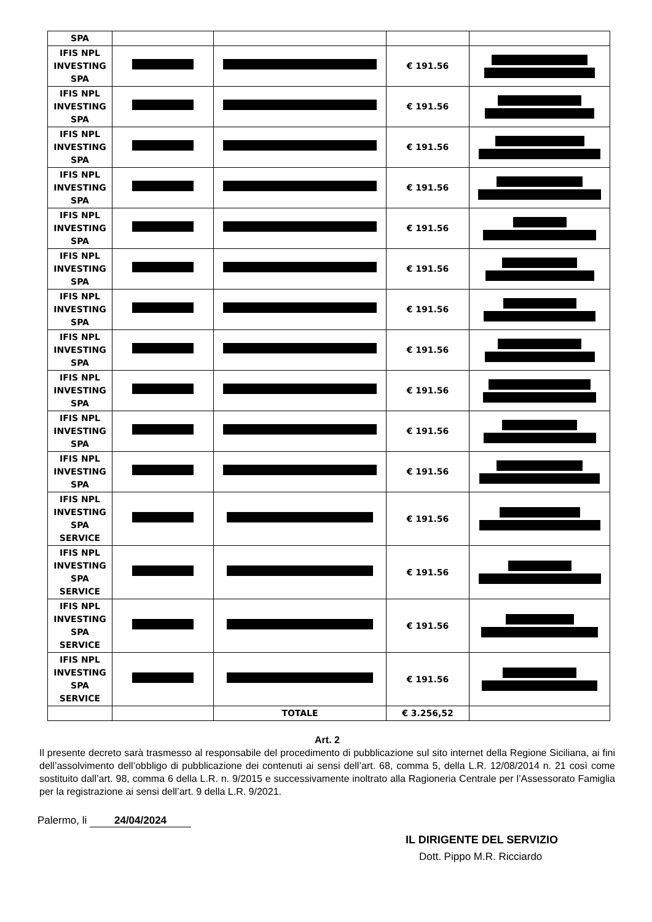| SPA | | | | |
| IFIS NPL INVESTING SPA | | | € 191.56 | |
| IFIS NPL INVESTING SPA | | | € 191.56 | |
| IFIS NPL INVESTING SPA | | | € 191.56 | |
| IFIS NPL INVESTING SPA | | | € 191.56 | |
| IFIS NPL INVESTING SPA | | | € 191.56 | |
| IFIS NPL INVESTING SPA | | | € 191.56 | |
| IFIS NPL INVESTING SPA | | | € 191.56 | |
| IFIS NPL INVESTING SPA | | | € 191.56 | |
| IFIS NPL INVESTING SPA | | | € 191.56 | |
| IFIS NPL INVESTING SPA | | | € 191.56 | |
| IFIS NPL INVESTING SPA | | | € 191.56 | |
| IFIS NPL INVESTING SPA SERVICE | | | € 191.56 | |
| IFIS NPL INVESTING SPA SERVICE | | | € 191.56 | |
| IFIS NPL INVESTING SPA SERVICE | | | € 191.56 | |
| IFIS NPL INVESTING SPA SERVICE | | | € 191.56 | |
| | | TOTALE | € 3.256,52 | |
Art. 2
Il presente decreto sarà trasmesso al responsabile del procedimento di pubblicazione sul sito internet della Regione Siciliana, ai fini dell’assolvimento dell’obbligo di pubblicazione dei contenuti ai sensi dell’art. 68, comma 5, della L.R. 12/08/2014 n. 21 così come sostituito dall’art. 98, comma 6 della L.R. n. 9/2015 e successivamente inoltrato alla Ragioneria Centrale per l’Assessorato Famiglia per la registrazione ai sensi dell’art. 9 della L.R. 9/2021.
Palermo, li 24/04/2024
IL DIRIGENTE DEL SERVIZIO
Dott. Pippo M.R. Ricciardo